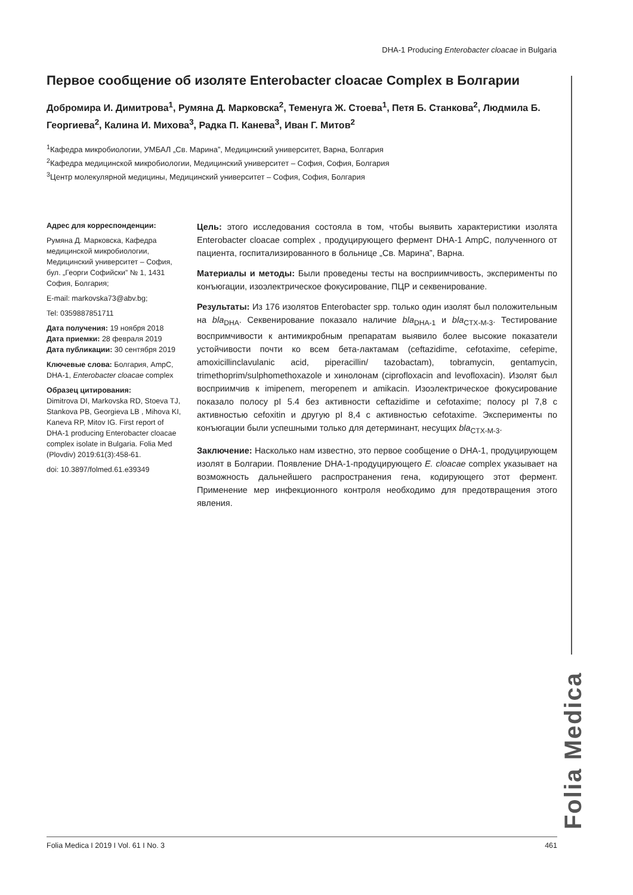DHA-1 Producing Enterobacter cloacae in Bulgaria
Первое сообщение об изоляте Enterobacter cloacae Complex в Болгарии
Добромира И. Димитрова<sup>1</sup>, Румяна Д. Марковска<sup>2</sup>, Теменуга Ж. Стоева<sup>1</sup>, Петя Б. Станкова<sup>2</sup>, Людмила Б. Георгиева<sup>2</sup>, Калина И. Михова<sup>3</sup>, Радка П. Канева<sup>3</sup>, Иван Г. Митов<sup>2</sup>
<sup>1</sup> Кафедра микробиологии, УМБАЛ „Св. Марина”, Медицинский университет, Варна, Болгария
<sup>2</sup> Кафедра медицинской микробиологии, Медицинский университет – София, София, Болгария
<sup>3</sup> Центр молекулярной медицины, Медицинский университет – София, София, Болгария
Адрес для корреспонденции:
Румяна Д. Марковска, Кафедра медицинской микробиологии, Медицинский университет – София, бул. „Георги Софийски” № 1, 1431 София, Болгария;
E-mail: markovska73@abv.bg;
Tel: 0359887851711
Дата получения: 19 ноября 2018
Дата приемки: 28 февраля 2019
Дата публикации: 30 сентября 2019
Ключевые слова: Болгария, AmpC, DHA-1, Enterobacter cloacae complex
Образец цитирования:
Dimitrova DI, Markovska RD, Stoeva TJ, Stankova PB, Georgieva LB , Mihova KI, Kaneva RP, Mitov IG. First report of DHA-1 producing Enterobacter cloacae complex isolate in Bulgaria. Folia Med (Plovdiv) 2019:61(3):458-61.
doi: 10.3897/folmed.61.e39349
Цель: этого исследования состояла в том, чтобы выявить характеристики изолята Enterobacter cloacae complex , продуцирующего фермент DHA-1 AmpC, полученного от пациента, госпитализированного в больнице „Св. Марина”, Варна.
Материалы и методы: Были проведены тесты на восприимчивость, эксперименты по конъюгации, изоэлектрическое фокусирование, ПЦР и секвенирование.
Результаты: Из 176 изолятов Enterobacter spp. только один изолят был положительным на bla<sub>DHA</sub>. Секвенирование показало наличие bla<sub>DHA-1</sub> и bla<sub>CTX-M-3</sub>. Тестирование воспримчивости к антимикробным препаратам выявило более высокие показатели устойчивости почти ко всем бета-лактамам (ceftazidime, cefotaxime, cefepime, amoxicillinclavulanic acid, piperacillin/ tazobactam), tobramycin, gentamycin, trimethoprim/sulphomethoxazole и хинолонам (ciprofloxacin and levofloxacin). Изолят был восприимчив к imipenem, meropenem и amikacin. Изоэлектрическое фокусирование показало полосу pI 5.4 без активности ceftazidime и cefotaxime; полосу pI 7,8 с активностью cefoxitin и другую pI 8,4 с активностью cefotaxime. Эксперименты по конъюгации были успешными только для детерминант, несущих bla<sub>CTX-M-3</sub>.
Заключение: Насколько нам известно, это первое сообщение о DHA-1, продуцирующем изолят в Болгарии. Появление DHA-1-продуцирующего E. cloacae complex указывает на возможность дальнейшего распространения гена, кодирующего этот фермент. Применение мер инфекционного контроля необходимо для предотвращения этого явления.
Folia Medica
Folia Medica I 2019 I Vol. 61 I No. 3 461